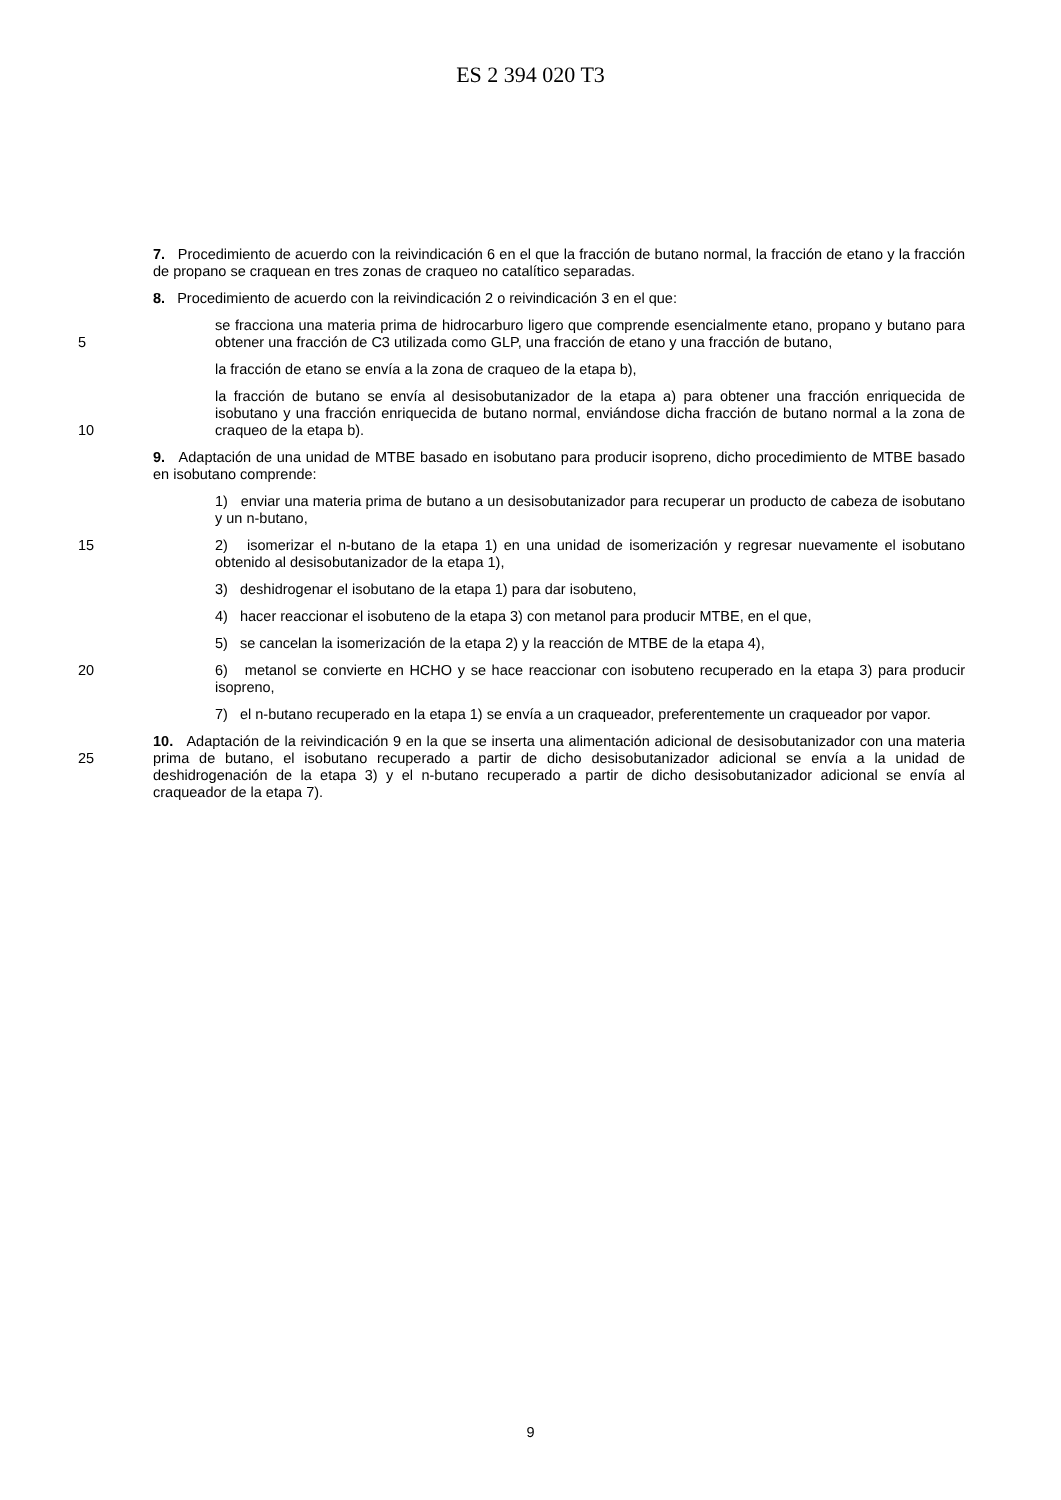ES 2 394 020 T3
7. Procedimiento de acuerdo con la reivindicación 6 en el que la fracción de butano normal, la fracción de etano y la fracción de propano se craquean en tres zonas de craqueo no catalítico separadas.
8. Procedimiento de acuerdo con la reivindicación 2 o reivindicación 3 en el que:
5 se fracciona una materia prima de hidrocarburo ligero que comprende esencialmente etano, propano y butano para obtener una fracción de C3 utilizada como GLP, una fracción de etano y una fracción de butano,
la fracción de etano se envía a la zona de craqueo de la etapa b),
10 la fracción de butano se envía al desisobutanizador de la etapa a) para obtener una fracción enriquecida de isobutano y una fracción enriquecida de butano normal, enviándose dicha fracción de butano normal a la zona de craqueo de la etapa b).
9. Adaptación de una unidad de MTBE basado en isobutano para producir isopreno, dicho procedimiento de MTBE basado en isobutano comprende:
1) enviar una materia prima de butano a un desisobutanizador para recuperar un producto de cabeza de isobutano y un n-butano,
15 2) isomerizar el n-butano de la etapa 1) en una unidad de isomerización y regresar nuevamente el isobutano obtenido al desisobutanizador de la etapa 1),
3) deshidrogenar el isobutano de la etapa 1) para dar isobuteno,
4) hacer reaccionar el isobuteno de la etapa 3) con metanol para producir MTBE, en el que,
5) se cancelan la isomerización de la etapa 2) y la reacción de MTBE de la etapa 4),
20 6) metanol se convierte en HCHO y se hace reaccionar con isobuteno recuperado en la etapa 3) para producir isopreno,
7) el n-butano recuperado en la etapa 1) se envía a un craqueador, preferentemente un craqueador por vapor.
25 10. Adaptación de la reivindicación 9 en la que se inserta una alimentación adicional de desisobutanizador con una materia prima de butano, el isobutano recuperado a partir de dicho desisobutanizador adicional se envía a la unidad de deshidrogenación de la etapa 3) y el n-butano recuperado a partir de dicho desisobutanizador adicional se envía al craqueador de la etapa 7).
9